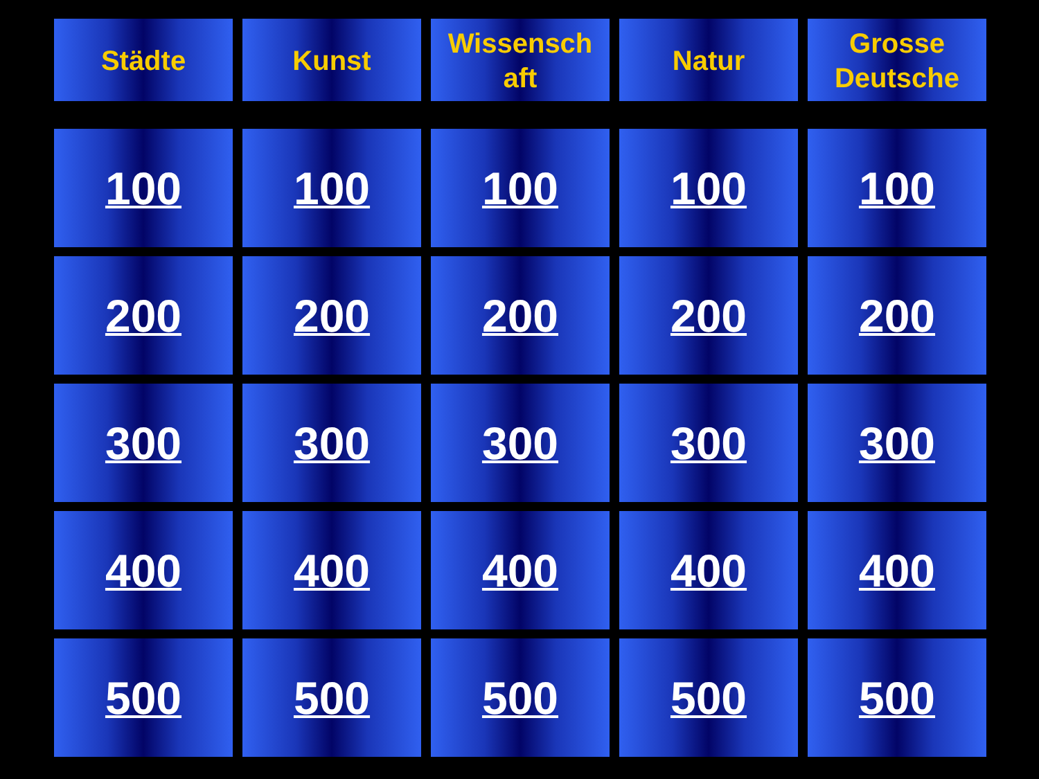| Städte | Kunst | Wissensch aft | Natur | Grosse Deutsche |
| --- | --- | --- | --- | --- |
| 100 | 100 | 100 | 100 | 100 |
| 200 | 200 | 200 | 200 | 200 |
| 300 | 300 | 300 | 300 | 300 |
| 400 | 400 | 400 | 400 | 400 |
| 500 | 500 | 500 | 500 | 500 |